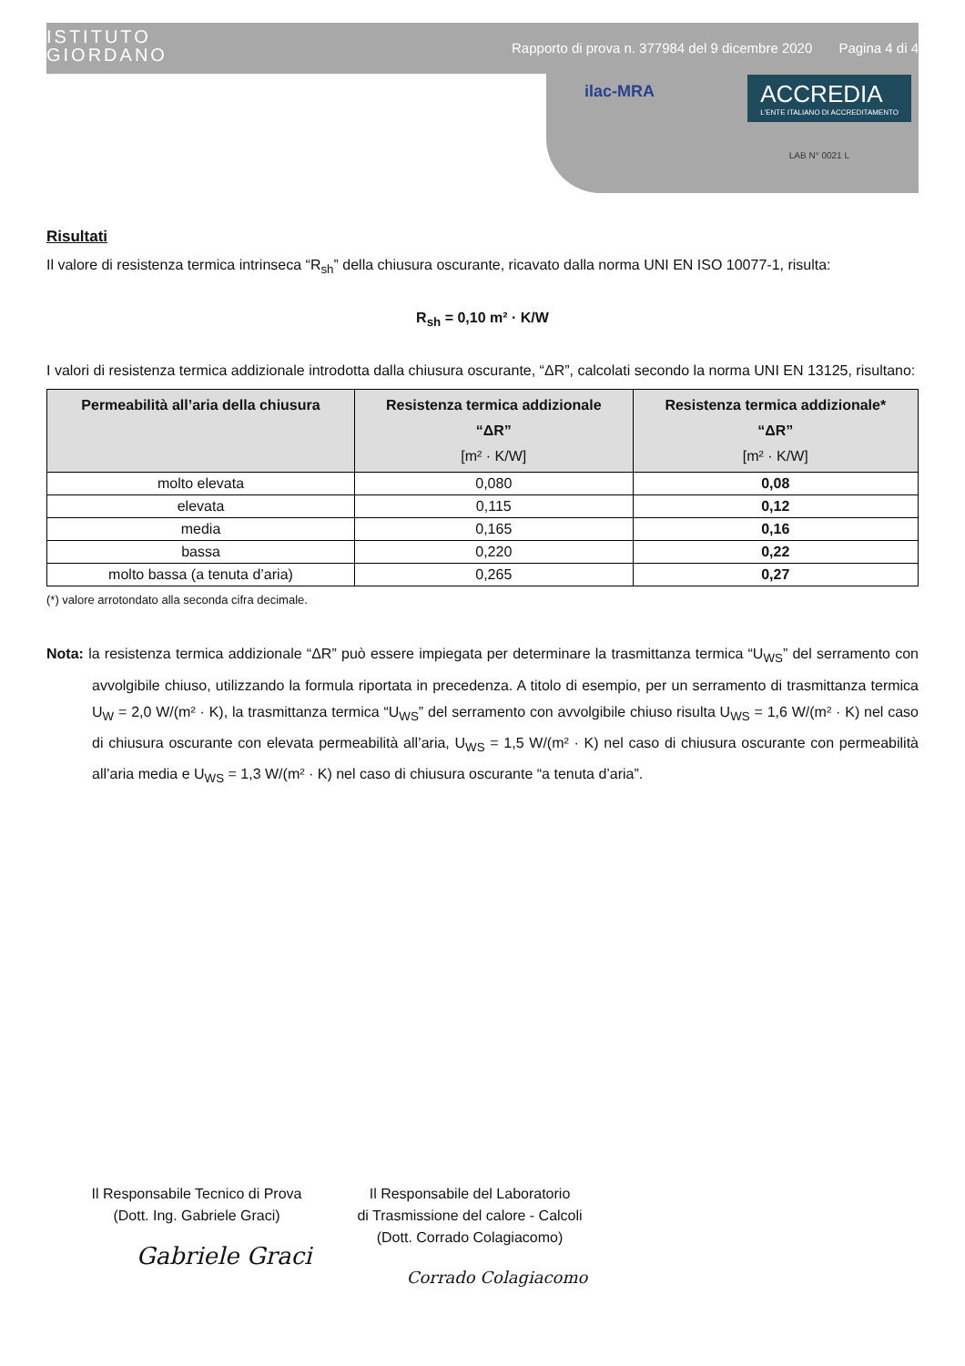ISTITUTO
GIORDANO
Rapporto di prova n. 377984 del 9 dicembre 2020 Pagina 4 di 4
ilac-MRA
ACCREDIA
L'ENTE ITALIANO DI ACCREDITAMENTO
LAB N° 0021 L
Risultati
Il valore di resistenza termica intrinseca “R<sub>sh</sub>” della chiusura oscurante, ricavato dalla norma UNI EN ISO 10077-1, risulta:
R<sub>sh</sub> = 0,10 m² · K/W
I valori di resistenza termica addizionale introdotta dalla chiusura oscurante, “ΔR”, calcolati secondo la norma UNI EN 13125, risultano:
| Permeabilità all’aria della chiusura | Resistenza termica addizionale “ΔR” [m² · K/W] | Resistenza termica addizionale* “ΔR” [m² · K/W] |
| --- | --- | --- |
| molto elevata | 0,080 | 0,08 |
| elevata | 0,115 | 0,12 |
| media | 0,165 | 0,16 |
| bassa | 0,220 | 0,22 |
| molto bassa (a tenuta d’aria) | 0,265 | 0,27 |
(*) valore arrotondato alla seconda cifra decimale.
Nota: la resistenza termica addizionale “ΔR” può essere impiegata per determinare la trasmittanza termica “U<sub>WS</sub>” del serramento con avvolgibile chiuso, utilizzando la formula riportata in precedenza. A titolo di esempio, per un serramento di trasmittanza termica U<sub>W</sub> = 2,0 W/(m² · K), la trasmittanza termica “U<sub>WS</sub>” del serramento con avvolgibile chiuso risulta U<sub>WS</sub> = 1,6 W/(m² · K) nel caso di chiusura oscurante con elevata permeabilità all’aria, U<sub>WS</sub> = 1,5 W/(m² · K) nel caso di chiusura oscurante con permeabilità all’aria media e U<sub>WS</sub> = 1,3 W/(m² · K) nel caso di chiusura oscurante “a tenuta d’aria”.
Il Responsabile Tecnico di Prova
(Dott. Ing. Gabriele Graci)
Gabriele Graci
Il Responsabile del Laboratorio
di Trasmissione del calore - Calcoli
(Dott. Corrado Colagiacomo)
Corrado Colagiacomo